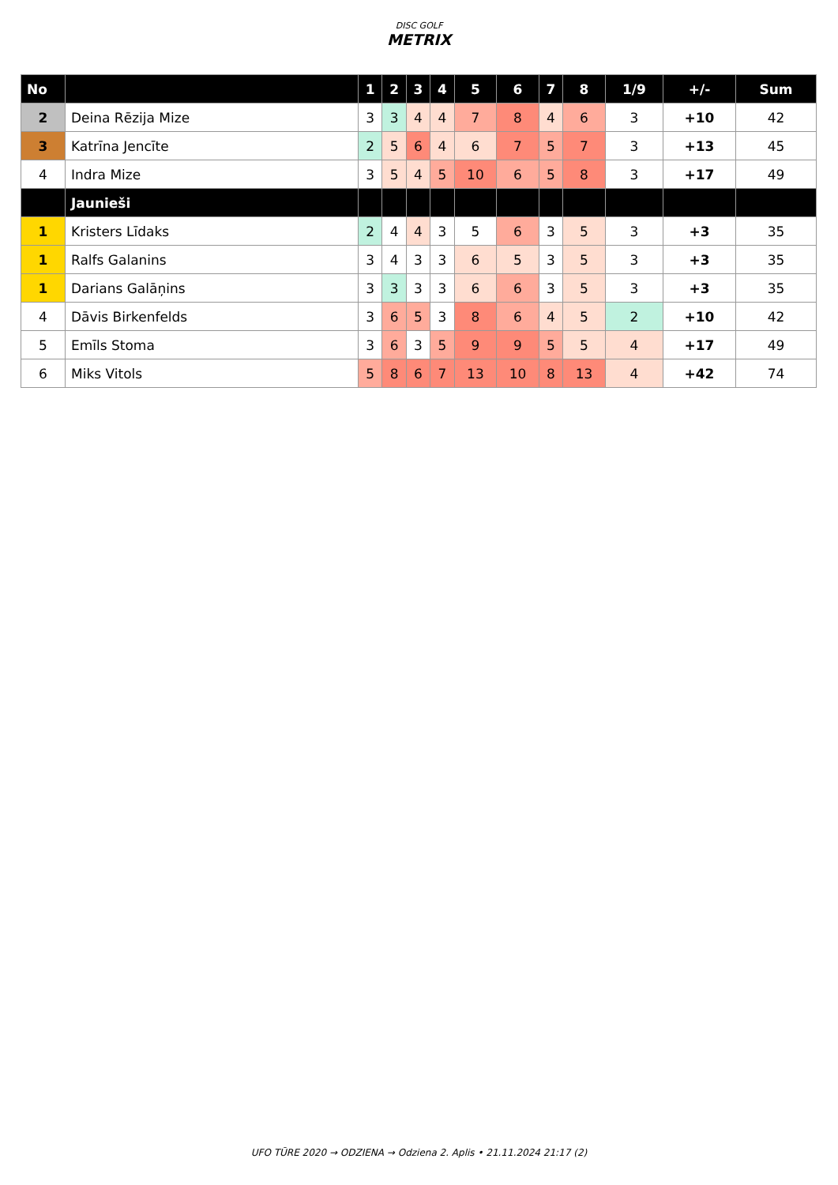DISC GOLF
METRIX
| No | | 1 | 2 | 3 | 4 | 5 | 6 | 7 | 8 | 1/9 | +/- | Sum |
| --- | --- | --- | --- | --- | --- | --- | --- | --- | --- | --- | --- | --- |
| 2 | Deina Rēzija Mize | 3 | 3 | 4 | 4 | 7 | 8 | 4 | 6 | 3 | +10 | 42 |
| 3 | Katrīna Jencīte | 2 | 5 | 6 | 4 | 6 | 7 | 5 | 7 | 3 | +13 | 45 |
| 4 | Indra Mize | 3 | 5 | 4 | 5 | 10 | 6 | 5 | 8 | 3 | +17 | 49 |
| | Jaunieši | | | | | | | | | | | |
| 1 | Kristers Līdaks | 2 | 4 | 4 | 3 | 5 | 6 | 3 | 5 | 3 | +3 | 35 |
| 1 | Ralfs Galanins | 3 | 4 | 3 | 3 | 6 | 5 | 3 | 5 | 3 | +3 | 35 |
| 1 | Darians Galāņins | 3 | 3 | 3 | 3 | 6 | 6 | 3 | 5 | 3 | +3 | 35 |
| 4 | Dāvis Birkenfelds | 3 | 6 | 5 | 3 | 8 | 6 | 4 | 5 | 2 | +10 | 42 |
| 5 | Emīls Stoma | 3 | 6 | 3 | 5 | 9 | 9 | 5 | 5 | 4 | +17 | 49 |
| 6 | Miks Vitols | 5 | 8 | 6 | 7 | 13 | 10 | 8 | 13 | 4 | +42 | 74 |
UFO TŪRE 2020 → ODZIENA → Odziena 2. Aplis • 21.11.2024 21:17 (2)